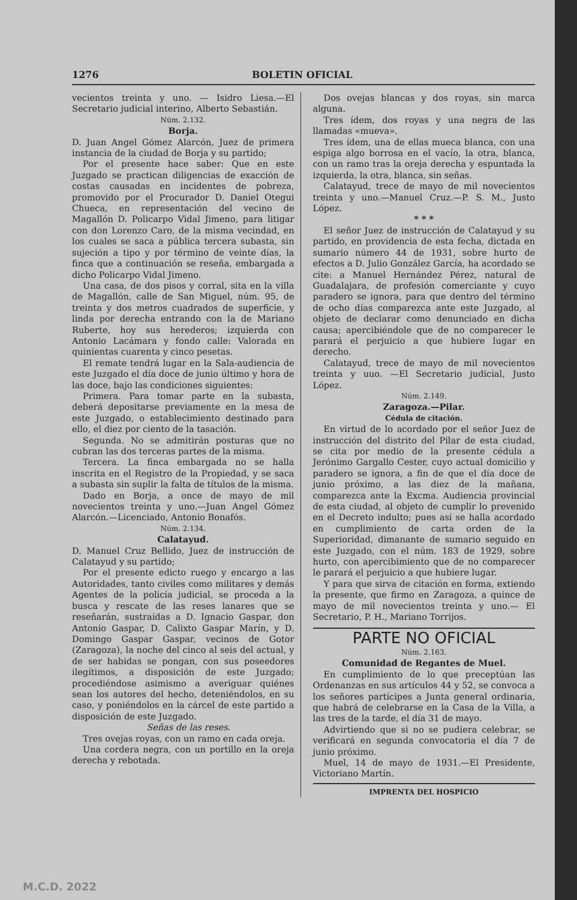1276 BOLETIN OFICIAL
vecientos treinta y uno. — Isidro Liesa.—El Secretario judicial interino, Alberto Sebastián.
Núm. 2.132.
Borja.
D. Juan Angel Gómez Alarcón, Juez de primera instancia de la ciudad de Borja y su partido;
Por el presente hace saber: Que en este Juzgado se practican diligencias de exacción de costas causadas en incidentes de pobreza, promovido por el Procurador D. Daniel Otegui Chueca, en representación del vecino de Magallón D. Policarpo Vidal Jimeno, para litigar con don Lorenzo Caro, de la misma vecindad, en los cuales se saca a pública tercera subasta, sin sujeción a tipo y por término de veinte días, la finca que a continuación se reseña, embargada a dicho Policarpo Vidal Jimeno.
Una casa, de dos pisos y corral, sita en la villa de Magallón, calle de San Miguel, núm. 95, de treinta y dos metros cuadrados de superficie, y linda por derecha entrando con la de Mariano Ruberte, hoy sus herederos; izquierda con Antonio Lacámara y fondo calle: Valorada en quinientas cuarenta y cinco pesetas.
El remate tendrá lugar en la Sala-audiencia de este Juzgado el día doce de junio último y hora de las doce, bajo las condiciones siguientes:
Primera. Para tomar parte en la subasta, deberá depositarse previamente en la mesa de este Juzgado, o establecimiento destinado para ello, el diez por ciento de la tasación.
Segunda. No se admitirán posturas que no cubran las dos terceras partes de la misma.
Tercera. La finca embargada no se halla inscrita en el Registro de la Propiedad, y se saca a subasta sin suplir la falta de títulos de la misma.
Dado en Borja, a once de mayo de mil novecientos treinta y uno.—Juan Angel Gómez Alarcón.—Licenciado, Antonio Bonafós.
Núm. 2.134.
Calatayud.
D. Manuel Cruz Bellido, Juez de instrucción de Calatayud y su partido;
Por el presente edicto ruego y encargo a las Autoridades, tanto civiles como militares y demás Agentes de la policía judicial, se proceda a la busca y rescate de las reses lanares que se reseñarán, sustraídas a D. Ignacio Gaspar, don Antonio Gaspar, D. Calixto Gaspar Marín, y D. Domingo Gaspar Gaspar, vecinos de Gotor (Zaragoza), la noche del cinco al seis del actual, y de ser habidas se pongan, con sus poseedores ilegítimos, a disposición de este Juzgado; procediéndose asimismo a averiguar quiénes sean los autores del hecho, deteniéndolos, en su caso, y poniéndolos en la cárcel de este partido a disposición de este Juzgado.
Señas de las reses.
Tres ovejas royas, con un ramo en cada oreja.
Una cordera negra, con un portillo en la oreja derecha y rebotada.
Dos ovejas blancas y dos royas, sin marca alguna.
Tres ídem, dos royas y una negra de las llamadas «mueva».
Tres ídem, una de ellas mueca blanca, con una espiga algo borrosa en el vacío, la otra, blanca, con un ramo tras la oreja derecha y espuntada la izquierda, la otra, blanca, sin señas.
Calatayud, trece de mayo de mil novecientos treinta y uno.—Manuel Cruz.—P. S. M., Justo López.
* * *
El señor Juez de instrucción de Calatayud y su partido, en providencia de esta fecha, dictada en sumario número 44 de 1931, sobre hurto de efectos a D. Julio González García, ha acordado se cite: a Manuel Hernández Pérez, natural de Guadalajara, de profesión comerciante y cuyo paradero se ignora, para que dentro del término de ocho días comparezca ante este Juzgado, al objeto de declarar como denunciado en dicha causa; apercibiéndole que de no comparecer le parará el perjuicio a que hubiere lugar en derecho.
Calatayud, trece de mayo de mil novecientos treinta y uuo. —El Secretario judicial, Justo López.
Núm. 2.149.
Zaragoza.—Pilar.
Cédula de citación.
En virtud de lo acordado por el señor Juez de instrucción del distrito del Pilar de esta ciudad, se cita por medio de la presente cédula a Jerónimo Gargallo Cester, cuyo actual domicilio y paradero se ignora, a fin de que el día doce de junio próximo, a las diez de la mañana, comparezca ante la Excma. Audiencia provincial de esta ciudad, al objeto de cumplir lo prevenido en el Decreto indulto; pues así se halla acordado en cumplimiento de carta orden de la Superioridad, dimanante de sumario seguido en este Juzgado, con el núm. 183 de 1929, sobre hurto, con apercibimiento que de no comparecer le parará el perjuicio a que hubiere lugar.
Y para que sirva de citación en forma, extiendo la presente, que firmo en Zaragoza, a quince de mayo de mil novecientos treinta y uno.— El Secretario, P. H., Mariano Torrijos.
PARTE NO OFICIAL
Núm. 2.163.
Comunidad de Regantes de Muel.
En cumplimiento de lo que preceptúan las Ordenanzas en sus artículos 44 y 52, se convoca a los señores partícipes a Junta general ordinaria, que habrá de celebrarse en la Casa de la Villa, a las tres de la tarde, el día 31 de mayo.
Advirtiendo que si no se pudiera celebrar, se verificará en segunda convocatoria el día 7 de junio próximo.
Muel, 14 de mayo de 1931.—El Presidente, Victoriano Martín.
IMPRENTA DEL HOSPICIO
M.C.D. 2022